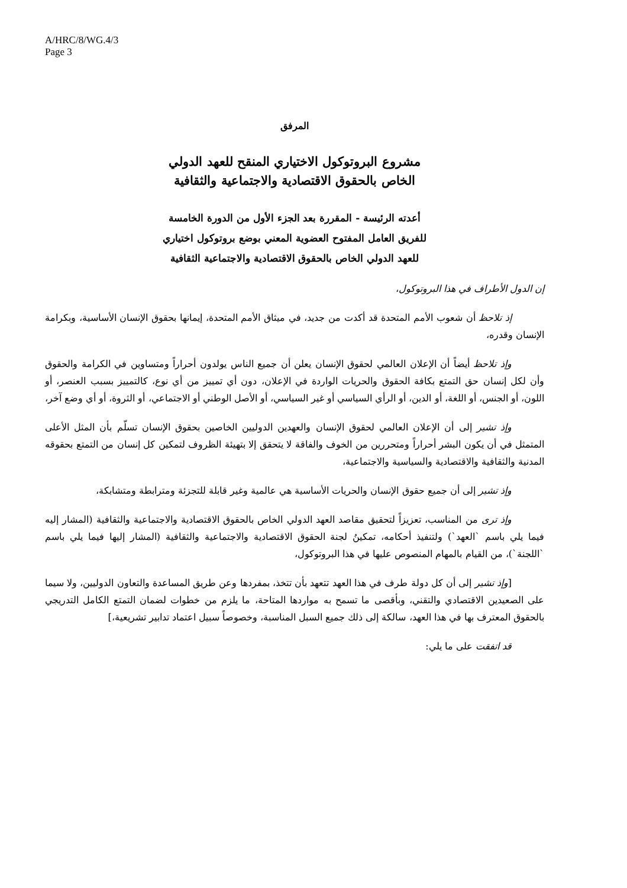A/HRC/8/WG.4/3
Page 3
المرفق
مشروع البروتوكول الاختياري المنقح للعهد الدولي
الخاص بالحقوق الاقتصادية والاجتماعية والثقافية
أعدته الرئيسة - المقررة بعد الجزء الأول من الدورة الخامسة
للفريق العامل المفتوح العضوية المعني بوضع بروتوكول اختياري
للعهد الدولي الخاص بالحقوق الاقتصادية والاجتماعية الثقافية
إن الدول الأطراف في هذا البروتوكول،
إذ تلاحظ أن شعوب الأمم المتحدة قد أكدت من جديد، في ميثاق الأمم المتحدة، إيمانها بحقوق الإنسان الأساسية، وبكرامة الإنسان وقدره،
وإذ تلاحظ أيضاً أن الإعلان العالمي لحقوق الإنسان يعلن أن جميع الناس يولدون أحراراً ومتساوين في الكرامة والحقوق وأن لكل إنسان حق التمتع بكافة الحقوق والحريات الواردة في الإعلان، دون أي تمييز من أي نوع، كالتمييز بسبب العنصر، أو اللون، أو الجنس، أو اللغة، أو الدين، أو الرأي السياسي أو غير السياسي، أو الأصل الوطني أو الاجتماعي، أو الثروة، أو أي وضع آخر،
وإذ تشير إلى أن الإعلان العالمي لحقوق الإنسان والعهدين الدوليين الخاصين بحقوق الإنسان تسلّم بأن المثل الأعلى المتمثل في أن يكون البشر أحراراً ومتحررين من الخوف والفاقة لا يتحقق إلا بتهيئة الظروف لتمكين كل إنسان من التمتع بحقوقه المدنية والثقافية والاقتصادية والسياسية والاجتماعية،
وإذ تشير إلى أن جميع حقوق الإنسان والحريات الأساسية هي عالمية وغير قابلة للتجزئة ومترابطة ومتشابكة،
وإذ ترى من المناسب، تعزيزاً لتحقيق مقاصد العهد الدولي الخاص بالحقوق الاقتصادية والاجتماعية والثقافية (المشار إليه فيما يلي باسم `العهد`) ولتنفيذ أحكامه، تمكينُ لجنة الحقوق الاقتصادية والاجتماعية والثقافية (المشار إليها فيما يلي باسم `اللجنة`)، من القيام بالمهام المنصوص عليها في هذا البروتوكول،
[وإذ تشير إلى أن كل دولة طرف في هذا العهد تتعهد بأن تتخذ، بمفردها وعن طريق المساعدة والتعاون الدوليين، ولا سيما على الصعيدين الاقتصادي والتقني، وبأقصى ما تسمح به مواردها المتاحة، ما يلزم من خطوات لضمان التمتع الكامل التدريجي بالحقوق المعترف بها في هذا العهد، سالكة إلى ذلك جميع السبل المناسبة، وخصوصاً سبيل اعتماد تدابير تشريعية،]
قد اتفقت على ما يلي: